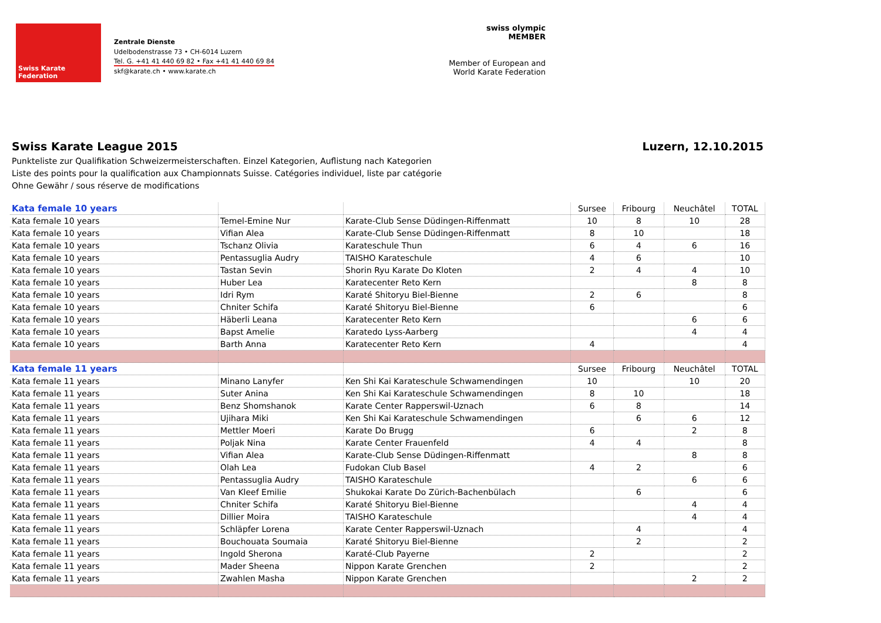Swiss Karate Federation
Zentrale Dienste
Udelbodenstrasse 73 • CH-6014 Luzern
Tel. G. +41 41 440 69 82 • Fax +41 41 440 69 84
skf@karate.ch • www.karate.ch
swiss olympic MEMBER
Member of European and World Karate Federation
Swiss Karate League 2015 Luzern, 12.10.2015
Punkteliste zur Qualifikation Schweizermeisterschaften. Einzel Kategorien, Auflistung nach Kategorien
Liste des points pour la qualification aux Championnats Suisse. Catégories individuel, liste par catégorie
Ohne Gewähr / sous réserve de modifications
| Kata female 10 years | | | Sursee | Fribourg | Neuchâtel | TOTAL |
| Kata female 10 years | Temel-Emine Nur | Karate-Club Sense Düdingen-Riffenmatt | 10 | 8 | 10 | 28 |
| Kata female 10 years | Vifian Alea | Karate-Club Sense Düdingen-Riffenmatt | 8 | 10 | | 18 |
| Kata female 10 years | Tschanz Olivia | Karateschule Thun | 6 | 4 | 6 | 16 |
| Kata female 10 years | Pentassuglia Audry | TAISHO Karateschule | 4 | 6 | | 10 |
| Kata female 10 years | Tastan Sevin | Shorin Ryu Karate Do Kloten | 2 | 4 | 4 | 10 |
| Kata female 10 years | Huber Lea | Karatecenter Reto Kern | | | 8 | 8 |
| Kata female 10 years | Idri Rym | Karaté Shitoryu Biel-Bienne | 2 | 6 | | 8 |
| Kata female 10 years | Chniter Schifa | Karaté Shitoryu Biel-Bienne | 6 | | | 6 |
| Kata female 10 years | Häberli Leana | Karatecenter Reto Kern | | | 6 | 6 |
| Kata female 10 years | Bapst Amelie | Karatedo Lyss-Aarberg | | | 4 | 4 |
| Kata female 10 years | Barth Anna | Karatecenter Reto Kern | 4 | | | 4 |
| Kata female 11 years | | | Sursee | Fribourg | Neuchâtel | TOTAL |
| Kata female 11 years | Minano Lanyfer | Ken Shi Kai Karateschule Schwamendingen | 10 | | 10 | 20 |
| Kata female 11 years | Suter Anina | Ken Shi Kai Karateschule Schwamendingen | 8 | 10 | | 18 |
| Kata female 11 years | Benz Shomshanok | Karate Center Rapperswil-Uznach | 6 | 8 | | 14 |
| Kata female 11 years | Ujihara Miki | Ken Shi Kai Karateschule Schwamendingen | | 6 | 6 | 12 |
| Kata female 11 years | Mettler Moeri | Karate Do Brugg | 6 | | 2 | 8 |
| Kata female 11 years | Poljak Nina | Karate Center Frauenfeld | 4 | 4 | | 8 |
| Kata female 11 years | Vifian Alea | Karate-Club Sense Düdingen-Riffenmatt | | | 8 | 8 |
| Kata female 11 years | Olah Lea | Fudokan Club Basel | 4 | 2 | | 6 |
| Kata female 11 years | Pentassuglia Audry | TAISHO Karateschule | | | 6 | 6 |
| Kata female 11 years | Van Kleef Emilie | Shukokai Karate Do Zürich-Bachenbülach | | 6 | | 6 |
| Kata female 11 years | Chniter Schifa | Karaté Shitoryu Biel-Bienne | | | 4 | 4 |
| Kata female 11 years | Dillier Moira | TAISHO Karateschule | | | 4 | 4 |
| Kata female 11 years | Schläpfer Lorena | Karate Center Rapperswil-Uznach | | 4 | | 4 |
| Kata female 11 years | Bouchouata Soumaia | Karaté Shitoryu Biel-Bienne | | 2 | | 2 |
| Kata female 11 years | Ingold Sherona | Karaté-Club Payerne | 2 | | | 2 |
| Kata female 11 years | Mader Sheena | Nippon Karate Grenchen | 2 | | | 2 |
| Kata female 11 years | Zwahlen Masha | Nippon Karate Grenchen | | | 2 | 2 |